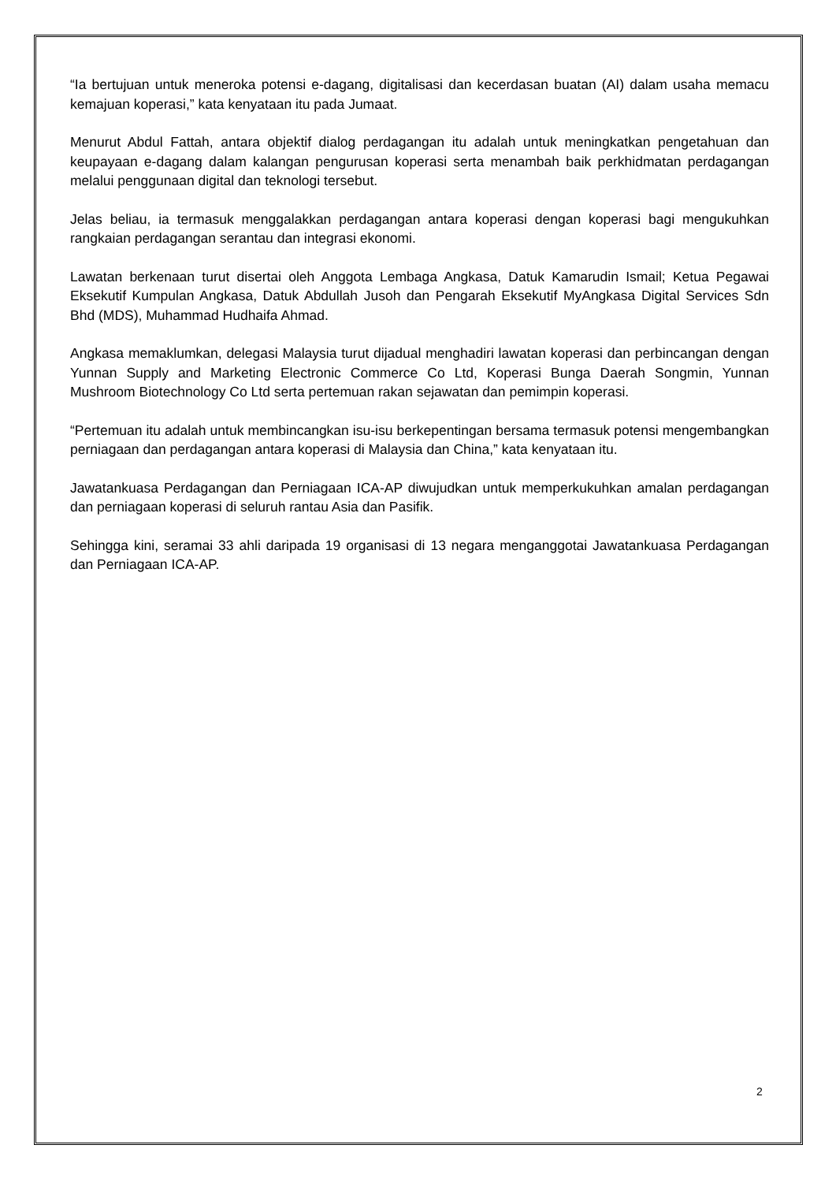“Ia bertujuan untuk meneroka potensi e-dagang, digitalisasi dan kecerdasan buatan (AI) dalam usaha memacu kemajuan koperasi,” kata kenyataan itu pada Jumaat.
Menurut Abdul Fattah, antara objektif dialog perdagangan itu adalah untuk meningkatkan pengetahuan dan keupayaan e-dagang dalam kalangan pengurusan koperasi serta menambah baik perkhidmatan perdagangan melalui penggunaan digital dan teknologi tersebut.
Jelas beliau, ia termasuk menggalakkan perdagangan antara koperasi dengan koperasi bagi mengukuhkan rangkaian perdagangan serantau dan integrasi ekonomi.
Lawatan berkenaan turut disertai oleh Anggota Lembaga Angkasa, Datuk Kamarudin Ismail; Ketua Pegawai Eksekutif Kumpulan Angkasa, Datuk Abdullah Jusoh dan Pengarah Eksekutif MyAngkasa Digital Services Sdn Bhd (MDS), Muhammad Hudhaifa Ahmad.
Angkasa memaklumkan, delegasi Malaysia turut dijadual menghadiri lawatan koperasi dan perbincangan dengan Yunnan Supply and Marketing Electronic Commerce Co Ltd, Koperasi Bunga Daerah Songmin, Yunnan Mushroom Biotechnology Co Ltd serta pertemuan rakan sejawatan dan pemimpin koperasi.
“Pertemuan itu adalah untuk membincangkan isu-isu berkepentingan bersama termasuk potensi mengembangkan perniagaan dan perdagangan antara koperasi di Malaysia dan China,” kata kenyataan itu.
Jawatankuasa Perdagangan dan Perniagaan ICA-AP diwujudkan untuk memperkukuhkan amalan perdagangan dan perniagaan koperasi di seluruh rantau Asia dan Pasifik.
Sehingga kini, seramai 33 ahli daripada 19 organisasi di 13 negara menganggotai Jawatankuasa Perdagangan dan Perniagaan ICA-AP.
2